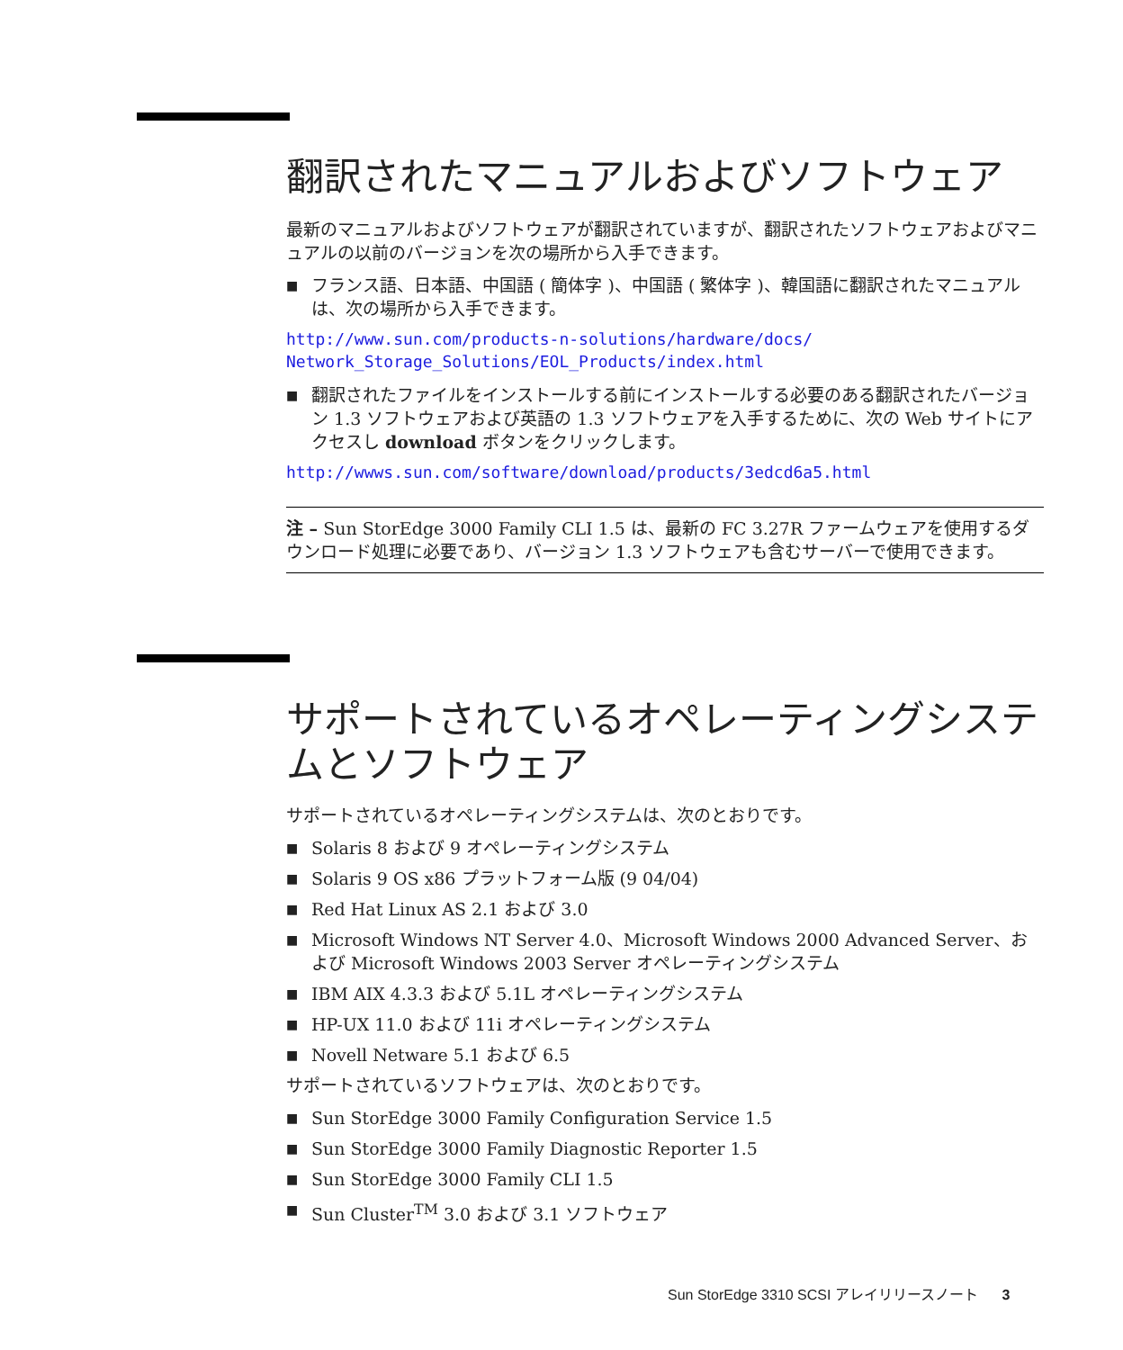翻訳されたマニュアルおよびソフトウェア
最新のマニュアルおよびソフトウェアが翻訳されていますが、翻訳されたソフトウェアおよびマニュアルの以前のバージョンを次の場所から入手できます。
■ フランス語、日本語、中国語 ( 簡体字 )、中国語 ( 繁体字 )、韓国語に翻訳されたマニュアルは、次の場所から入手できます。
http://www.sun.com/products-n-solutions/hardware/docs/
Network_Storage_Solutions/EOL_Products/index.html
■ 翻訳されたファイルをインストールする前にインストールする必要のある翻訳されたバージョン 1.3 ソフトウェアおよび英語の 1.3 ソフトウェアを入手するために、次の Web サイトにアクセスし download ボタンをクリックします。
http://wwws.sun.com/software/download/products/3edcd6a5.html
注 – Sun StorEdge 3000 Family CLI 1.5 は、最新の FC 3.27R ファームウェアを使用するダウンロード処理に必要であり、バージョン 1.3 ソフトウェアも含むサーバーで使用できます。
サポートされているオペレーティングシステムとソフトウェア
サポートされているオペレーティングシステムは、次のとおりです。
■ Solaris 8 および 9 オペレーティングシステム
■ Solaris 9 OS x86 プラットフォーム版 (9 04/04)
■ Red Hat Linux AS 2.1 および 3.0
■ Microsoft Windows NT Server 4.0、Microsoft Windows 2000 Advanced Server、および Microsoft Windows 2003 Server オペレーティングシステム
■ IBM AIX 4.3.3 および 5.1L オペレーティングシステム
■ HP-UX 11.0 および 11i オペレーティングシステム
■ Novell Netware 5.1 および 6.5
サポートされているソフトウェアは、次のとおりです。
■ Sun StorEdge 3000 Family Configuration Service 1.5
■ Sun StorEdge 3000 Family Diagnostic Reporter 1.5
■ Sun StorEdge 3000 Family CLI 1.5
■ Sun Cluster<sup>TM</sup> 3.0 および 3.1 ソフトウェア
Sun StorEdge 3310 SCSI アレイリリースノート 3